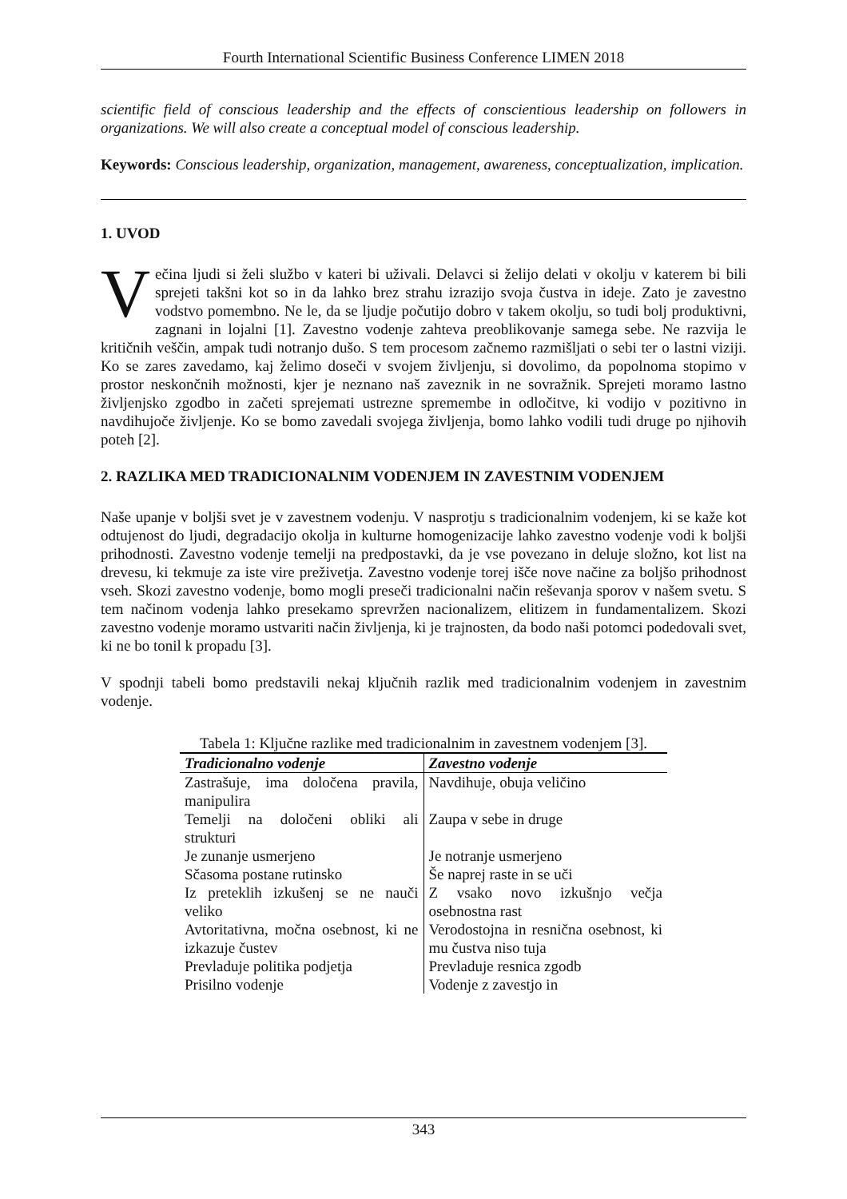Fourth International Scientific Business Conference LIMEN 2018
scientific field of conscious leadership and the effects of conscientious leadership on followers in organizations. We will also create a conceptual model of conscious leadership.
Keywords: Conscious leadership, organization, management, awareness, conceptualization, implication.
1. UVOD
Večina ljudi si želi službo v kateri bi uživali. Delavci si želijo delati v okolju v katerem bi bili sprejeti takšni kot so in da lahko brez strahu izrazijo svoja čustva in ideje. Zato je zavestno vodstvo pomembno. Ne le, da se ljudje počutijo dobro v takem okolju, so tudi bolj produktivni, zagnani in lojalni [1]. Zavestno vodenje zahteva preoblikovanje samega sebe. Ne razvija le kritičnih veščin, ampak tudi notranjo dušo. S tem procesom začnemo razmišljati o sebi ter o lastni viziji. Ko se zares zavedamo, kaj želimo doseči v svojem življenju, si dovolimo, da popolnoma stopimo v prostor neskončnih možnosti, kjer je neznano naš zaveznik in ne sovražnik. Sprejeti moramo lastno življenjsko zgodbo in začeti sprejemati ustrezne spremembe in odločitve, ki vodijo v pozitivno in navdihujoče življenje. Ko se bomo zavedali svojega življenja, bomo lahko vodili tudi druge po njihovih poteh [2].
2. RAZLIKA MED TRADICIONALNIM VODENJEM IN ZAVESTNIM VODENJEM
Naše upanje v boljši svet je v zavestnem vodenju. V nasprotju s tradicionalnim vodenjem, ki se kaže kot odtujenost do ljudi, degradacijo okolja in kulturne homogenizacije lahko zavestno vodenje vodi k boljši prihodnosti. Zavestno vodenje temelji na predpostavki, da je vse povezano in deluje složno, kot list na drevesu, ki tekmuje za iste vire preživetja. Zavestno vodenje torej išče nove načine za boljšo prihodnost vseh. Skozi zavestno vodenje, bomo mogli preseči tradicionalni način reševanja sporov v našem svetu. S tem načinom vodenja lahko presekamo sprevržen nacionalizem, elitizem in fundamentalizem. Skozi zavestno vodenje moramo ustvariti način življenja, ki je trajnosten, da bodo naši potomci podedovali svet, ki ne bo tonil k propadu [3].
V spodnji tabeli bomo predstavili nekaj ključnih razlik med tradicionalnim vodenjem in zavestnim vodenje.
Tabela 1: Ključne razlike med tradicionalnim in zavestnem vodenjem [3].
| Tradicionalno vodenje | Zavestno vodenje |
| --- | --- |
| Zastrašuje, ima določena pravila, manipulira | Navdihuje, obuja veličino |
| Temelji na določeni obliki ali strukturi | Zaupa v sebe in druge |
| Je zunanje usmerjeno | Je notranje usmerjeno |
| Sčasoma postane rutinsko | Še naprej raste in se uči |
| Iz preteklih izkušenj se ne nauči veliko | Z vsako novo izkušnjo večja osebnostna rast |
| Avtoritativna, močna osebnost, ki ne izkazuje čustev | Verodostojna in resnična osebnost, ki mu čustva niso tuja |
| Prevladuje politika podjetja | Prevladuje resnica zgodb |
| Prisilno vodenje | Vodenje z zavestjo in |
343